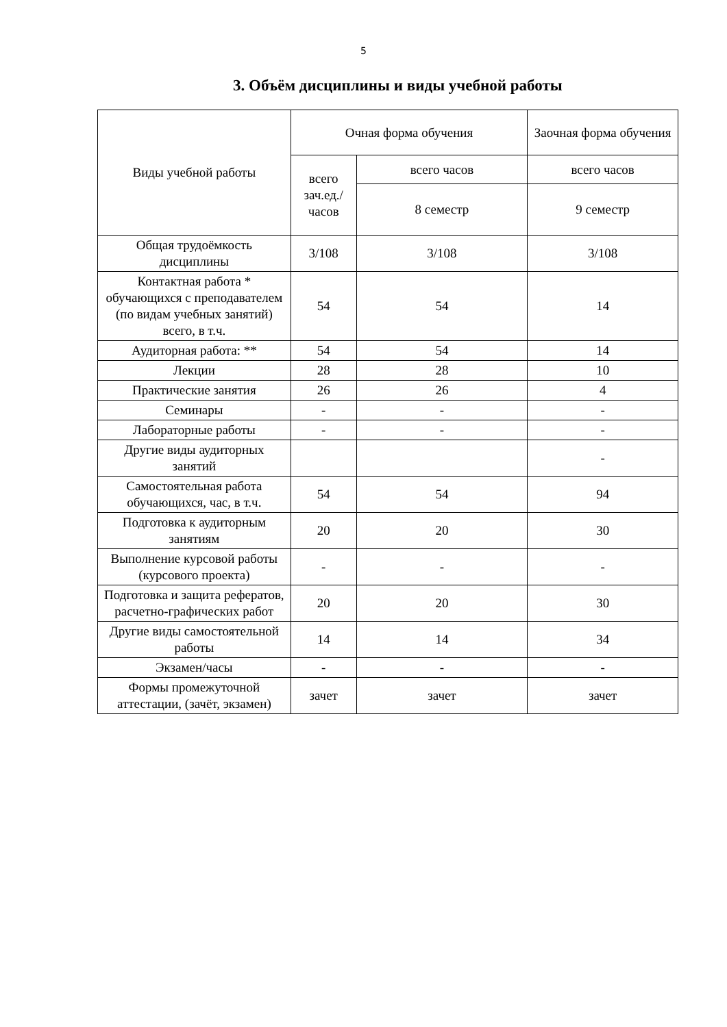5
3. Объём дисциплины и виды учебной работы
| Виды учебной работы | Очная форма обучения | | Заочная форма обучения |
| --- | --- | --- | --- |
| | всего зач.ед./ часов | всего часов | всего часов |
| | | 8 семестр | 9 семестр |
| Общая трудоёмкость дисциплины | 3/108 | 3/108 | 3/108 |
| Контактная работа * обучающихся с преподавателем (по видам учебных занятий) всего, в т.ч. | 54 | 54 | 14 |
| Аудиторная работа: ** | 54 | 54 | 14 |
| Лекции | 28 | 28 | 10 |
| Практические занятия | 26 | 26 | 4 |
| Семинары | - | - | - |
| Лабораторные работы | - | - | - |
| Другие виды аудиторных занятий | | | - |
| Самостоятельная работа обучающихся, час, в т.ч. | 54 | 54 | 94 |
| Подготовка к аудиторным занятиям | 20 | 20 | 30 |
| Выполнение курсовой работы (курсового проекта) | - | - | - |
| Подготовка и защита рефератов, расчетно-графических работ | 20 | 20 | 30 |
| Другие виды самостоятельной работы | 14 | 14 | 34 |
| Экзамен/часы | - | - | - |
| Формы промежуточной аттестации, (зачёт, экзамен) | зачет | зачет | зачет |